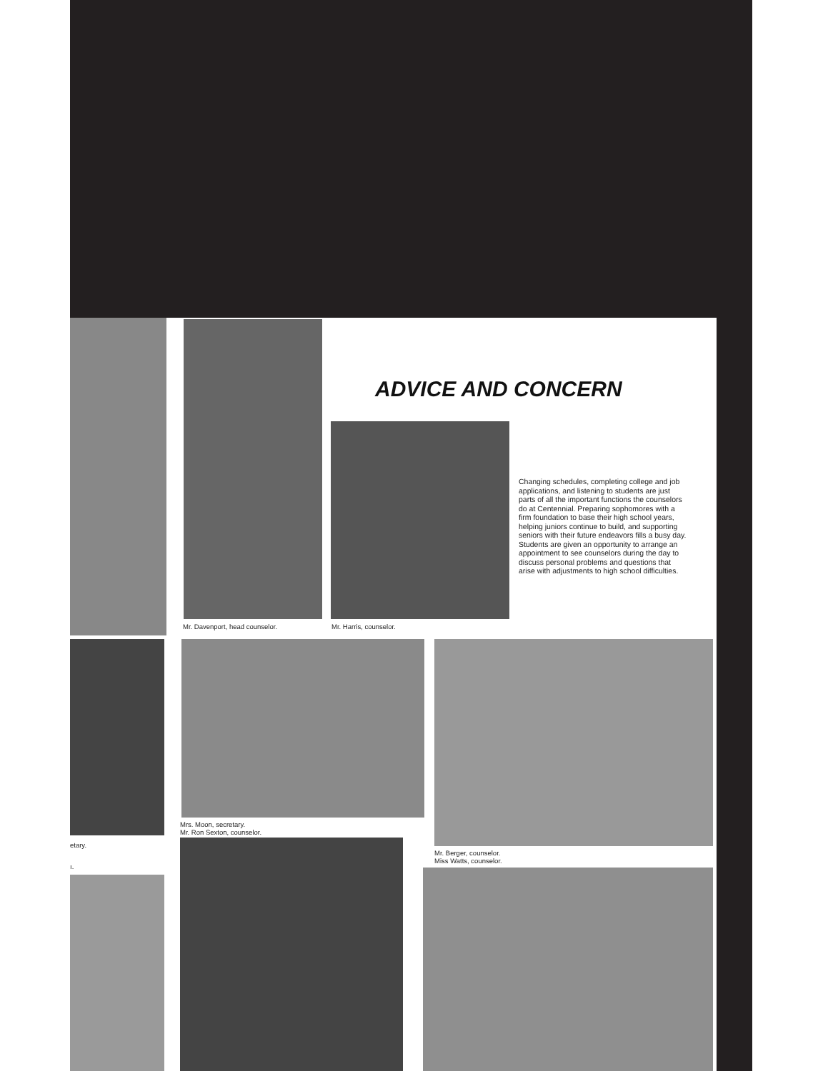ADVICE AND CONCERN
Changing schedules, completing college and job applications, and listening to students are just parts of all the important functions the counselors do at Centennial. Preparing sophomores with a firm foundation to base their high school years, helping juniors continue to build, and supporting seniors with their future endeavors fills a busy day. Students are given an opportunity to arrange an appointment to see counselors during the day to discuss personal problems and questions that arise with adjustments to high school difficulties.
Mr. Davenport, head counselor. Mr. Harris, counselor.
Mrs. Moon, secretary.
Mr. Ron Sexton, counselor.
etary.
ı.
Mr. Berger, counselor.
Miss Watts, counselor.